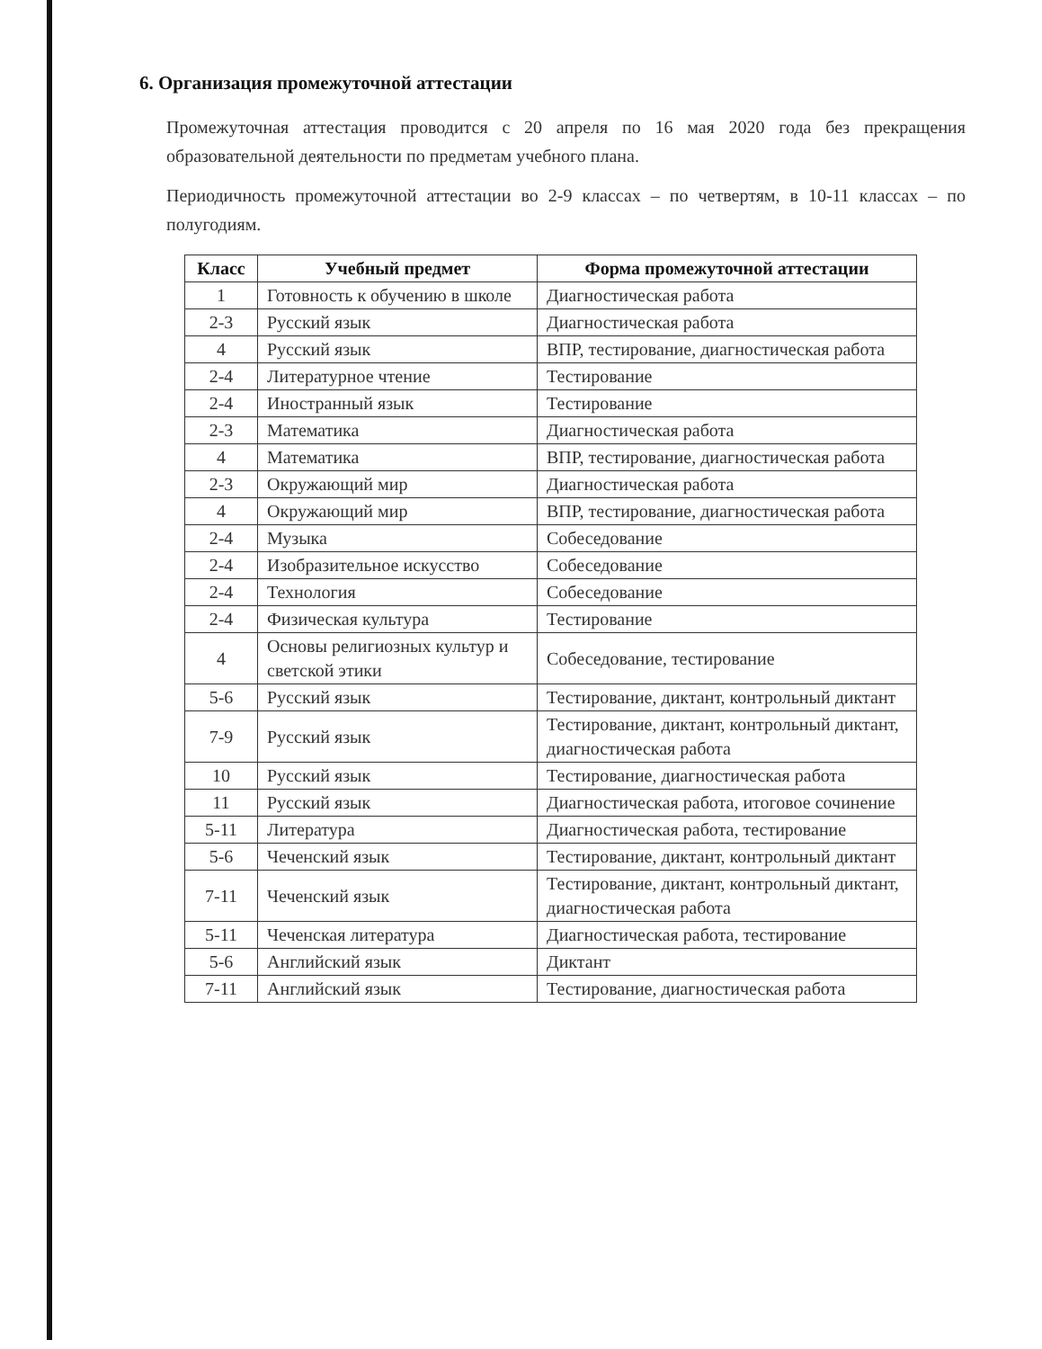6. Организация промежуточной аттестации
Промежуточная аттестация проводится с 20 апреля по 16 мая 2020 года без прекращения образовательной деятельности по предметам учебного плана.
Периодичность промежуточной аттестации во 2-9 классах – по четвертям, в 10-11 классах – по полугодиям.
| Класс | Учебный предмет | Форма промежуточной аттестации |
| --- | --- | --- |
| 1 | Готовность к обучению в школе | Диагностическая работа |
| 2-3 | Русский язык | Диагностическая работа |
| 4 | Русский язык | ВПР, тестирование, диагностическая работа |
| 2-4 | Литературное чтение | Тестирование |
| 2-4 | Иностранный язык | Тестирование |
| 2-3 | Математика | Диагностическая работа |
| 4 | Математика | ВПР, тестирование, диагностическая работа |
| 2-3 | Окружающий мир | Диагностическая работа |
| 4 | Окружающий мир | ВПР, тестирование, диагностическая работа |
| 2-4 | Музыка | Собеседование |
| 2-4 | Изобразительное искусство | Собеседование |
| 2-4 | Технология | Собеседование |
| 2-4 | Физическая культура | Тестирование |
| 4 | Основы религиозных культур и светской этики | Собеседование, тестирование |
| 5-6 | Русский язык | Тестирование, диктант, контрольный диктант |
| 7-9 | Русский язык | Тестирование, диктант, контрольный диктант, диагностическая работа |
| 10 | Русский язык | Тестирование, диагностическая работа |
| 11 | Русский язык | Диагностическая работа, итоговое сочинение |
| 5-11 | Литература | Диагностическая работа, тестирование |
| 5-6 | Чеченский язык | Тестирование, диктант, контрольный диктант |
| 7-11 | Чеченский язык | Тестирование, диктант, контрольный диктант, диагностическая работа |
| 5-11 | Чеченская литература | Диагностическая работа, тестирование |
| 5-6 | Английский язык | Диктант |
| 7-11 | Английский язык | Тестирование, диагностическая работа |